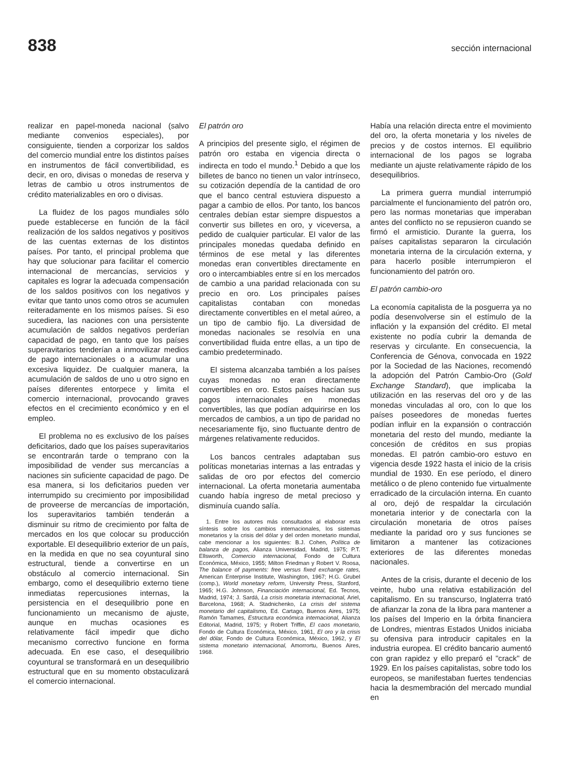838 sección internacional
realizar en papel-moneda nacional (salvo mediante convenios especiales), por consiguiente, tienden a corporizar los saldos del comercio mundial entre los distintos países en instrumentos de fácil convertibilidad, es decir, en oro, divisas o monedas de reserva y letras de cambio u otros instrumentos de crédito materializables en oro o divisas.
La fluidez de los pagos mundiales sólo puede establecerse en función de la fácil realización de los saldos negativos y positivos de las cuentas externas de los distintos países. Por tanto, el principal problema que hay que solucionar para facilitar el comercio internacional de mercancías, servicios y capitales es lograr la adecuada compensación de los saldos positivos con los negativos y evitar que tanto unos como otros se acumulen reiteradamente en los mismos países. Si eso sucediera, las naciones con una persistente acumulación de saldos negativos perderían capacidad de pago, en tanto que los países superavitarios tenderían a inmovilizar medios de pago internacionales o a acumular una excesiva liquidez. De cualquier manera, la acumulación de saldos de uno u otro signo en países diferentes entorpece y limita el comercio internacional, provocando graves efectos en el crecimiento económico y en el empleo.
El problema no es exclusivo de los países deficitarios, dado que los países superavitarios se encontrarán tarde o temprano con la imposibilidad de vender sus mercancías a naciones sin suficiente capacidad de pago. De esa manera, si los deficitarios pueden ver interrumpido su crecimiento por imposibilidad de proveerse de mercancías de importación, los superavitarios también tenderán a disminuir su ritmo de crecimiento por falta de mercados en los que colocar su producción exportable. El desequilibrio exterior de un país, en la medida en que no sea coyuntural sino estructural, tiende a convertirse en un obstáculo al comercio internacional. Sin embargo, como el desequilibrio externo tiene inmediatas repercusiones internas, la persistencia en el desequilibrio pone en funcionamiento un mecanismo de ajuste, aunque en muchas ocasiones es relativamente fácil impedir que dicho mecanismo correctivo funcione en forma adecuada. En ese caso, el desequilibrio coyuntural se transformará en un desequilibrio estructural que en su momento obstaculizará el comercio internacional.
El patrón oro
A principios del presente siglo, el régimen de patrón oro estaba en vigencia directa o indirecta en todo el mundo.<sup>1</sup> Debido a que los billetes de banco no tienen un valor intrínseco, su cotización dependía de la cantidad de oro que el banco central estuviera dispuesto a pagar a cambio de ellos. Por tanto, los bancos centrales debían estar siempre dispuestos a convertir sus billetes en oro, y viceversa, a pedido de cualquier particular. El valor de las principales monedas quedaba definido en términos de ese metal y las diferentes monedas eran convertibles directamente en oro o intercambiables entre sí en los mercados de cambio a una paridad relacionada con su precio en oro. Los principales países capitalistas contaban con monedas directamente convertibles en el metal aúreo, a un tipo de cambio fijo. La diversidad de monedas nacionales se resolvía en una convertibilidad fluida entre ellas, a un tipo de cambio predeterminado.
El sistema alcanzaba también a los países cuyas monedas no eran directamente convertibles en oro. Estos países hacían sus pagos internacionales en monedas convertibles, las que podían adquirirse en los mercados de cambios, a un tipo de paridad no necesariamente fijo, sino fluctuante dentro de márgenes relativamente reducidos.
Los bancos centrales adaptaban sus políticas monetarias internas a las entradas y salidas de oro por efectos del comercio internacional. La oferta monetaria aumentaba cuando había ingreso de metal precioso y disminuía cuando salía.
1. Entre los autores más consultados al elaborar esta síntesis sobre los cambios internacionales, los sistemas monetarios y la crisis del dólar y del orden monetario mundial, cabe mencionar a los siguientes: B.J. Cohen, Política de balanza de pagos, Alianza Universidad, Madrid, 1975; P.T. Ellsworth, Comercio internacional, Fondo de Cultura Económica, México, 1955; Milton Friedman y Robert V. Roosa, The balance of payments: free versus fixed exchange rates, American Enterprise Institute, Washington, 1967; H.G. Grubel (comp.), World monetary reform, University Press, Stanford, 1965; H.G. Johnson, Financiación internacional, Ed. Tecnos, Madrid, 1974; J. Sardá, La crisis monetaria internacional, Ariel, Barcelona, 1968; A. Stadnichenko, La crisis del sistema monetario del capitalismo, Ed. Cartago, Buenos Aires, 1975; Ramón Tamames, Estructura económica internacional, Alianza Editorial, Madrid, 1975; y Robert Triffin, El caos monetario, Fondo de Cultura Económica, México, 1961, El oro y la crisis del dólar, Fondo de Cultura Económica, México, 1962, y El sistema monetario internacional, Amorrortu, Buenos Aires, 1968.
Había una relación directa entre el movimiento del oro, la oferta monetaria y los niveles de precios y de costos internos. El equilibrio internacional de los pagos se lograba mediante un ajuste relativamente rápido de los desequilibrios.
La primera guerra mundial interrumpió parcialmente el funcionamiento del patrón oro, pero las normas monetarias que imperaban antes del conflicto no se repusieron cuando se firmó el armisticio. Durante la guerra, los países capitalistas separaron la circulación monetaria interna de la circulación externa, y para hacerlo posible interrumpieron el funcionamiento del patrón oro.
El patrón cambio-oro
La economía capitalista de la posguerra ya no podía desenvolverse sin el estímulo de la inflación y la expansión del crédito. El metal existente no podía cubrir la demanda de reservas y circulante. En consecuencia, la Conferencia de Génova, convocada en 1922 por la Sociedad de las Naciones, recomendó la adopción del Patrón Cambio-Oro (Gold Exchange Standard), que implicaba la utilización en las reservas del oro y de las monedas vinculadas al oro, con lo que los países poseedores de monedas fuertes podían influir en la expansión o contracción monetaria del resto del mundo, mediante la concesión de créditos en sus propias monedas. El patrón cambio-oro estuvo en vigencia desde 1922 hasta el inicio de la crisis mundial de 1930. En ese período, el dinero metálico o de pleno contenido fue virtualmente erradicado de la circulación interna. En cuanto al oro, dejó de respaldar la circulación monetaria interior y de conectarla con la circulación monetaria de otros países mediante la paridad oro y sus funciones se limitaron a mantener las cotizaciones exteriores de las diferentes monedas nacionales.
Antes de la crisis, durante el decenio de los veinte, hubo una relativa estabilización del capitalismo. En su transcurso, Inglaterra trató de afianzar la zona de la libra para mantener a los países del Imperio en la órbita financiera de Londres, mientras Estados Unidos iniciaba su ofensiva para introducir capitales en la industria europea. El crédito bancario aumentó con gran rapidez y ello preparó el "crack" de 1929. En los países capitalistas, sobre todo los europeos, se manifestaban fuertes tendencias hacia la desmembración del mercado mundial en